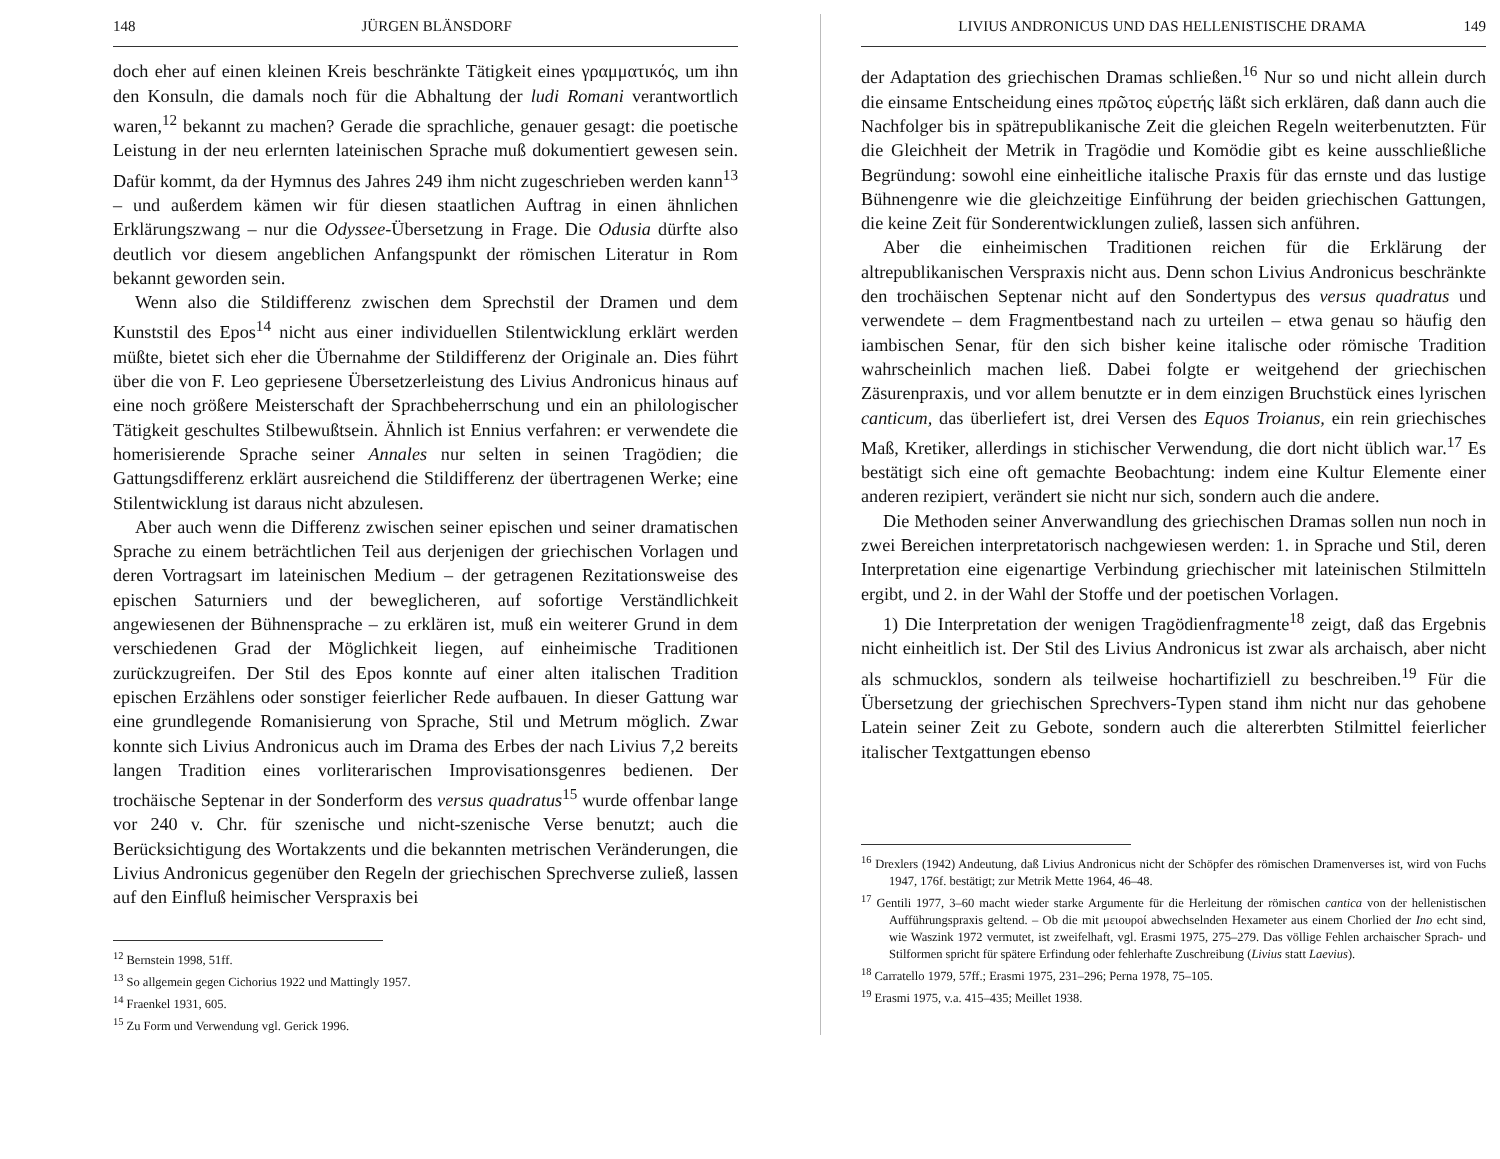148 JÜRGEN BLÄNSDORF
doch eher auf einen kleinen Kreis beschränkte Tätigkeit eines γραμματικός, um ihn den Konsuln, die damals noch für die Abhaltung der ludi Romani verantwortlich waren,<sup>12</sup> bekannt zu machen? Gerade die sprachliche, genauer gesagt: die poetische Leistung in der neu erlernten lateinischen Sprache muß dokumentiert gewesen sein. Dafür kommt, da der Hymnus des Jahres 249 ihm nicht zugeschrieben werden kann<sup>13</sup> – und außerdem kämen wir für diesen staatlichen Auftrag in einen ähnlichen Erklärungszwang – nur die Odyssee-Übersetzung in Frage. Die Odusia dürfte also deutlich vor diesem angeblichen Anfangspunkt der römischen Literatur in Rom bekannt geworden sein.
Wenn also die Stildifferenz zwischen dem Sprechstil der Dramen und dem Kunststil des Epos<sup>14</sup> nicht aus einer individuellen Stilentwicklung erklärt werden müßte, bietet sich eher die Übernahme der Stildifferenz der Originale an. Dies führt über die von F. Leo gepriesene Übersetzerleistung des Livius Andronicus hinaus auf eine noch größere Meisterschaft der Sprachbeherrschung und ein an philologischer Tätigkeit geschultes Stilbewußtsein. Ähnlich ist Ennius verfahren: er verwendete die homerisierende Sprache seiner Annales nur selten in seinen Tragödien; die Gattungsdifferenz erklärt ausreichend die Stildifferenz der übertragenen Werke; eine Stilentwicklung ist daraus nicht abzulesen.
Aber auch wenn die Differenz zwischen seiner epischen und seiner dramatischen Sprache zu einem beträchtlichen Teil aus derjenigen der griechischen Vorlagen und deren Vortragsart im lateinischen Medium – der getragenen Rezitationsweise des epischen Saturniers und der beweglicheren, auf sofortige Verständlichkeit angewiesenen der Bühnensprache – zu erklären ist, muß ein weiterer Grund in dem verschiedenen Grad der Möglichkeit liegen, auf einheimische Traditionen zurückzugreifen. Der Stil des Epos konnte auf einer alten italischen Tradition epischen Erzählens oder sonstiger feierlicher Rede aufbauen. In dieser Gattung war eine grundlegende Romanisierung von Sprache, Stil und Metrum möglich. Zwar konnte sich Livius Andronicus auch im Drama des Erbes der nach Livius 7,2 bereits langen Tradition eines vorliterarischen Improvisationsgenres bedienen. Der trochäische Septenar in der Sonderform des versus quadratus<sup>15</sup> wurde offenbar lange vor 240 v. Chr. für szenische und nicht-szenische Verse benutzt; auch die Berücksichtigung des Wortakzents und die bekannten metrischen Veränderungen, die Livius Andronicus gegenüber den Regeln der griechischen Sprechverse zuließ, lassen auf den Einfluß heimischer Verspraxis bei
<sup>12</sup> Bernstein 1998, 51ff.
<sup>13</sup> So allgemein gegen Cichorius 1922 und Mattingly 1957.
<sup>14</sup> Fraenkel 1931, 605.
<sup>15</sup> Zu Form und Verwendung vgl. Gerick 1996.
LIVIUS ANDRONICUS UND DAS HELLENISTISCHE DRAMA 149
der Adaptation des griechischen Dramas schließen.<sup>16</sup> Nur so und nicht allein durch die einsame Entscheidung eines πρῶτος εὑρετής läßt sich erklären, daß dann auch die Nachfolger bis in spätrepublikanische Zeit die gleichen Regeln weiterbenutzten. Für die Gleichheit der Metrik in Tragödie und Komödie gibt es keine ausschließliche Begründung: sowohl eine einheitliche italische Praxis für das ernste und das lustige Bühnengenre wie die gleichzeitige Einführung der beiden griechischen Gattungen, die keine Zeit für Sonderentwicklungen zuließ, lassen sich anführen.
Aber die einheimischen Traditionen reichen für die Erklärung der altrepublikanischen Verspraxis nicht aus. Denn schon Livius Andronicus beschränkte den trochäischen Septenar nicht auf den Sondertypus des versus quadratus und verwendete – dem Fragmentbestand nach zu urteilen – etwa genau so häufig den iambischen Senar, für den sich bisher keine italische oder römische Tradition wahrscheinlich machen ließ. Dabei folgte er weitgehend der griechischen Zäsurenpraxis, und vor allem benutzte er in dem einzigen Bruchstück eines lyrischen canticum, das überliefert ist, drei Versen des Equos Troianus, ein rein griechisches Maß, Kretiker, allerdings in stichischer Verwendung, die dort nicht üblich war.<sup>17</sup> Es bestätigt sich eine oft gemachte Beobachtung: indem eine Kultur Elemente einer anderen rezipiert, verändert sie nicht nur sich, sondern auch die andere.
Die Methoden seiner Anverwandlung des griechischen Dramas sollen nun noch in zwei Bereichen interpretatorisch nachgewiesen werden: 1. in Sprache und Stil, deren Interpretation eine eigenartige Verbindung griechischer mit lateinischen Stilmitteln ergibt, und 2. in der Wahl der Stoffe und der poetischen Vorlagen.
1) Die Interpretation der wenigen Tragödienfragmente<sup>18</sup> zeigt, daß das Ergebnis nicht einheitlich ist. Der Stil des Livius Andronicus ist zwar als archaisch, aber nicht als schmucklos, sondern als teilweise hochartifiziell zu beschreiben.<sup>19</sup> Für die Übersetzung der griechischen Sprechvers-Typen stand ihm nicht nur das gehobene Latein seiner Zeit zu Gebote, sondern auch die altererbten Stilmittel feierlicher italischer Textgattungen ebenso
<sup>16</sup> Drexlers (1942) Andeutung, daß Livius Andronicus nicht der Schöpfer des römischen Dramenverses ist, wird von Fuchs 1947, 176f. bestätigt; zur Metrik Mette 1964, 46–48.
<sup>17</sup> Gentili 1977, 3–60 macht wieder starke Argumente für die Herleitung der römischen cantica von der hellenistischen Aufführungspraxis geltend. – Ob die mit μειουροί abwechselnden Hexameter aus einem Chorlied der Ino echt sind, wie Waszink 1972 vermutet, ist zweifelhaft, vgl. Erasmi 1975, 275–279. Das völlige Fehlen archaischer Sprach- und Stilformen spricht für spätere Erfindung oder fehlerhafte Zuschreibung (Livius statt Laevius).
<sup>18</sup> Carratello 1979, 57ff.; Erasmi 1975, 231–296; Perna 1978, 75–105.
<sup>19</sup> Erasmi 1975, v.a. 415–435; Meillet 1938.